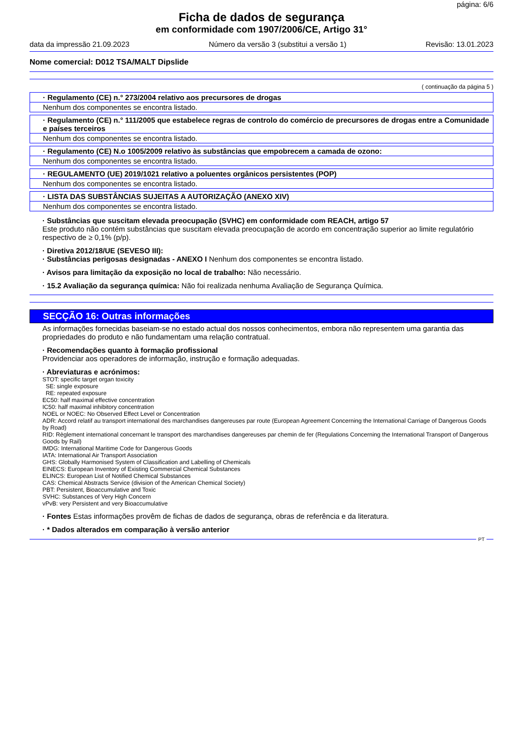página: 6/6
Ficha de dados de segurança
em conformidade com 1907/2006/CE, Artigo 31°
data da impressão 21.09.2023 Número da versão 3 (substitui a versão 1) Revisão: 13.01.2023
Nome comercial: D012 TSA/MALT Dipslide
( continuação da página 5 )
| · Regulamento (CE) n.° 273/2004 relativo aos precursores de drogas |
| Nenhum dos componentes se encontra listado. |
| · Regulamento (CE) n.° 111/2005 que estabelece regras de controlo do comércio de precursores de drogas entre a Comunidade e países terceiros |
| Nenhum dos componentes se encontra listado. |
| · Regulamento (CE) N.o 1005/2009 relativo às substâncias que empobrecem a camada de ozono: |
| Nenhum dos componentes se encontra listado. |
| · REGULAMENTO (UE) 2019/1021 relativo a poluentes orgânicos persistentes (POP) |
| Nenhum dos componentes se encontra listado. |
| · LISTA DAS SUBSTÂNCIAS SUJEITAS A AUTORIZAÇÃO (ANEXO XIV) |
| Nenhum dos componentes se encontra listado. |
· Substâncias que suscitam elevada preocupação (SVHC) em conformidade com REACH, artigo 57
Este produto não contém substâncias que suscitam elevada preocupação de acordo em concentração superior ao limite regulatório respectivo de ≥ 0,1% (p/p).
· Diretiva 2012/18/UE (SEVESO III):
· Substâncias perigosas designadas - ANEXO I Nenhum dos componentes se encontra listado.
· Avisos para limitação da exposição no local de trabalho: Não necessário.
· 15.2 Avaliação da segurança química: Não foi realizada nenhuma Avaliação de Segurança Química.
SECÇÃO 16: Outras informações
As informações fornecidas baseiam-se no estado actual dos nossos conhecimentos, embora não representem uma garantia das propriedades do produto e não fundamentam uma relação contratual.
· Recomendações quanto à formação profissional
Providenciar aos operadores de informação, instrução e formação adequadas.
· Abreviaturas e acrónimos:
STOT: specific target organ toxicity
SE: single exposure
RE: repeated exposure
EC50: half maximal effective concentration
IC50: half maximal inhibitory concentration
NOEL or NOEC: No Observed Effect Level or Concentration
ADR: Accord relatif au transport international des marchandises dangereuses par route (European Agreement Concerning the International Carriage of Dangerous Goods by Road)
RID: Règlement international concernant le transport des marchandises dangereuses par chemin de fer (Regulations Concerning the International Transport of Dangerous Goods by Rail)
IMDG: International Maritime Code for Dangerous Goods
IATA: International Air Transport Association
GHS: Globally Harmonised System of Classification and Labelling of Chemicals
EINECS: European Inventory of Existing Commercial Chemical Substances
ELINCS: European List of Notified Chemical Substances
CAS: Chemical Abstracts Service (division of the American Chemical Society)
PBT: Persistent, Bioaccumulative and Toxic
SVHC: Substances of Very High Concern
vPvB: very Persistent and very Bioaccumulative
· Fontes Estas informações provêm de fichas de dados de segurança, obras de referência e da literatura.
· * Dados alterados em comparação à versão anterior
PT